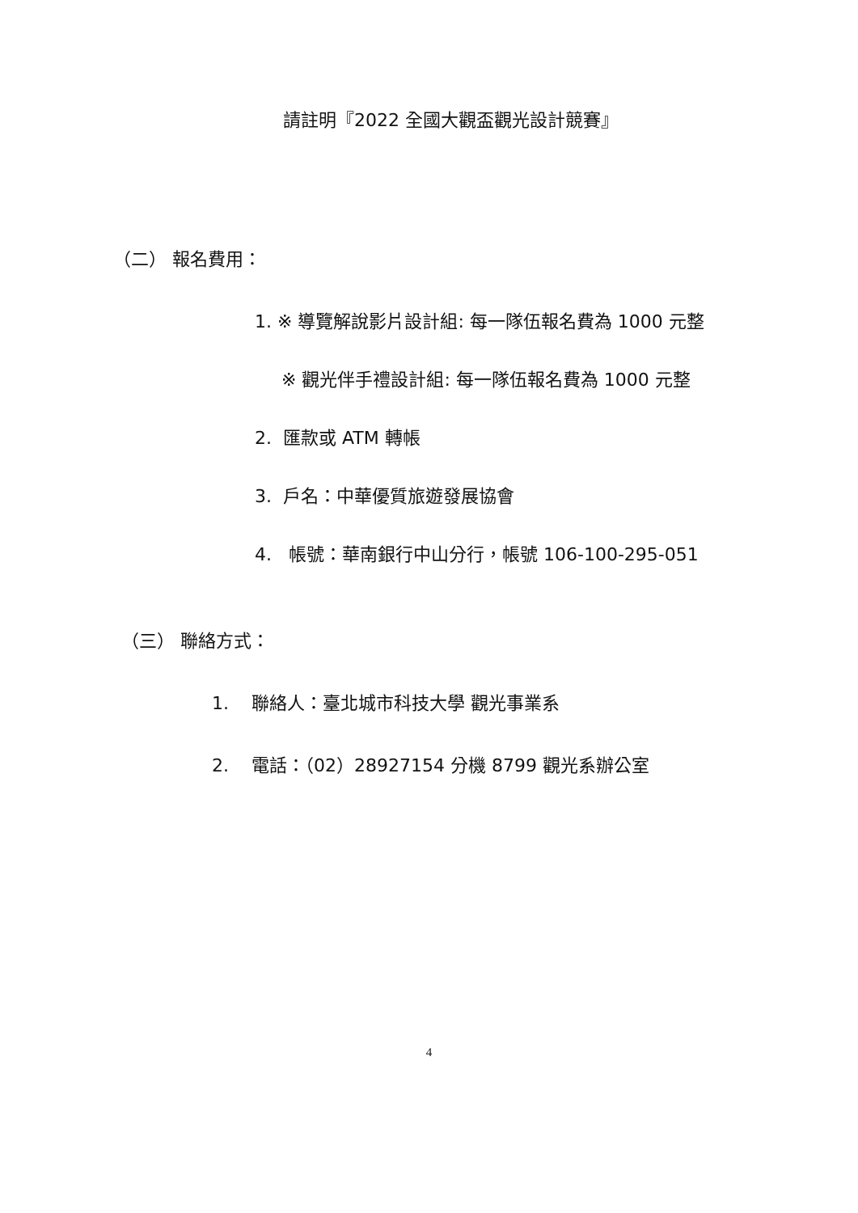請註明『2022 全國大觀盃觀光設計競賽』
（二） 報名費用：
1. ※ 導覽解說影片設計組: 每一隊伍報名費為 1000 元整
※ 觀光伴手禮設計組: 每一隊伍報名費為 1000 元整
2. 匯款或 ATM 轉帳
3. 戶名：中華優質旅遊發展協會
4. 帳號：華南銀行中山分行，帳號 106-100-295-051
（三） 聯絡方式：
1. 聯絡人：臺北城市科技大學 觀光事業系
2. 電話：（02）28927154 分機 8799 觀光系辦公室
4